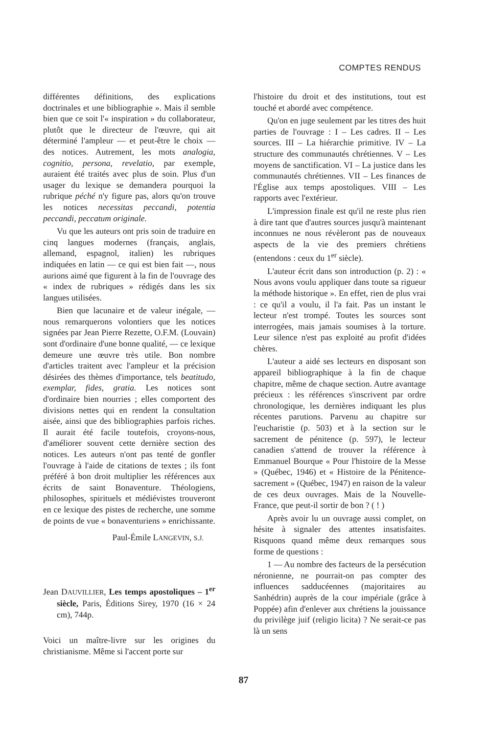COMPTES RENDUS
différentes définitions, des explications doctrinales et une bibliographie ». Mais il semble bien que ce soit l'« inspiration » du collaborateur, plutôt que le directeur de l'œuvre, qui ait déterminé l'ampleur — et peut-être le choix — des notices. Autrement, les mots analogia, cognitio, persona, revelatio, par exemple, auraient été traités avec plus de soin. Plus d'un usager du lexique se demandera pourquoi la rubrique péché n'y figure pas, alors qu'on trouve les notices necessitas peccandi, potentia peccandi, peccatum originale.
Vu que les auteurs ont pris soin de traduire en cinq langues modernes (français, anglais, allemand, espagnol, italien) les rubriques indiquées en latin — ce qui est bien fait —, nous aurions aimé que figurent à la fin de l'ouvrage des « index de rubriques » rédigés dans les six langues utilisées.
Bien que lacunaire et de valeur inégale, — nous remarquerons volontiers que les notices signées par Jean Pierre Rezette, O.F.M. (Louvain) sont d'ordinaire d'une bonne qualité, — ce lexique demeure une œuvre très utile. Bon nombre d'articles traitent avec l'ampleur et la précision désirées des thèmes d'importance, tels beatitudo, exemplar, fides, gratia. Les notices sont d'ordinaire bien nourries ; elles comportent des divisions nettes qui en rendent la consultation aisée, ainsi que des bibliographies parfois riches. Il aurait été facile toutefois, croyons-nous, d'améliorer souvent cette dernière section des notices. Les auteurs n'ont pas tenté de gonfler l'ouvrage à l'aide de citations de textes ; ils font préféré à bon droit multiplier les références aux écrits de saint Bonaventure. Théologiens, philosophes, spirituels et médiévistes trouveront en ce lexique des pistes de recherche, une somme de points de vue « bonaventuriens » enrichissante.
Paul-Émile LANGEVIN, S.J.
Jean DAUVILLIER, Les temps apostoliques – 1<sup>er</sup> siècle, Paris, Éditions Sirey, 1970 (16 × 24 cm), 744p.
Voici un maître-livre sur les origines du christianisme. Même si l'accent porte sur
l'histoire du droit et des institutions, tout est touché et abordé avec compétence.
Qu'on en juge seulement par les titres des huit parties de l'ouvrage : I – Les cadres. II – Les sources. III – La hiérarchie primitive. IV – La structure des communautés chrétiennes. V – Les moyens de sanctification. VI – La justice dans les communautés chrétiennes. VII – Les finances de l'Église aux temps apostoliques. VIII – Les rapports avec l'extérieur.
L'impression finale est qu'il ne reste plus rien à dire tant que d'autres sources jusqu'à maintenant inconnues ne nous révèleront pas de nouveaux aspects de la vie des premiers chrétiens (entendons : ceux du 1<sup>er</sup> siècle).
L'auteur écrit dans son introduction (p. 2) : « Nous avons voulu appliquer dans toute sa rigueur la méthode historique ». En effet, rien de plus vrai : ce qu'il a voulu, il l'a fait. Pas un instant le lecteur n'est trompé. Toutes les sources sont interrogées, mais jamais soumises à la torture. Leur silence n'est pas exploité au profit d'idées chères.
L'auteur a aidé ses lecteurs en disposant son appareil bibliographique à la fin de chaque chapitre, même de chaque section. Autre avantage précieux : les références s'inscrivent par ordre chronologique, les dernières indiquant les plus récentes parutions. Parvenu au chapitre sur l'eucharistie (p. 503) et à la section sur le sacrement de pénitence (p. 597), le lecteur canadien s'attend de trouver la référence à Emmanuel Bourque « Pour l'histoire de la Messe » (Québec, 1946) et « Histoire de la Pénitence-sacrement » (Québec, 1947) en raison de la valeur de ces deux ouvrages. Mais de la Nouvelle-France, que peut-il sortir de bon ? ( ! )
Après avoir lu un ouvrage aussi complet, on hésite à signaler des attentes insatisfaites. Risquons quand même deux remarques sous forme de questions :
1 — Au nombre des facteurs de la persécution néronienne, ne pourrait-on pas compter des influences sadducéennes (majoritaires au Sanhédrin) auprès de la cour impériale (grâce à Poppée) afin d'enlever aux chrétiens la jouissance du privilège juif (religio licita) ? Ne serait-ce pas là un sens
87